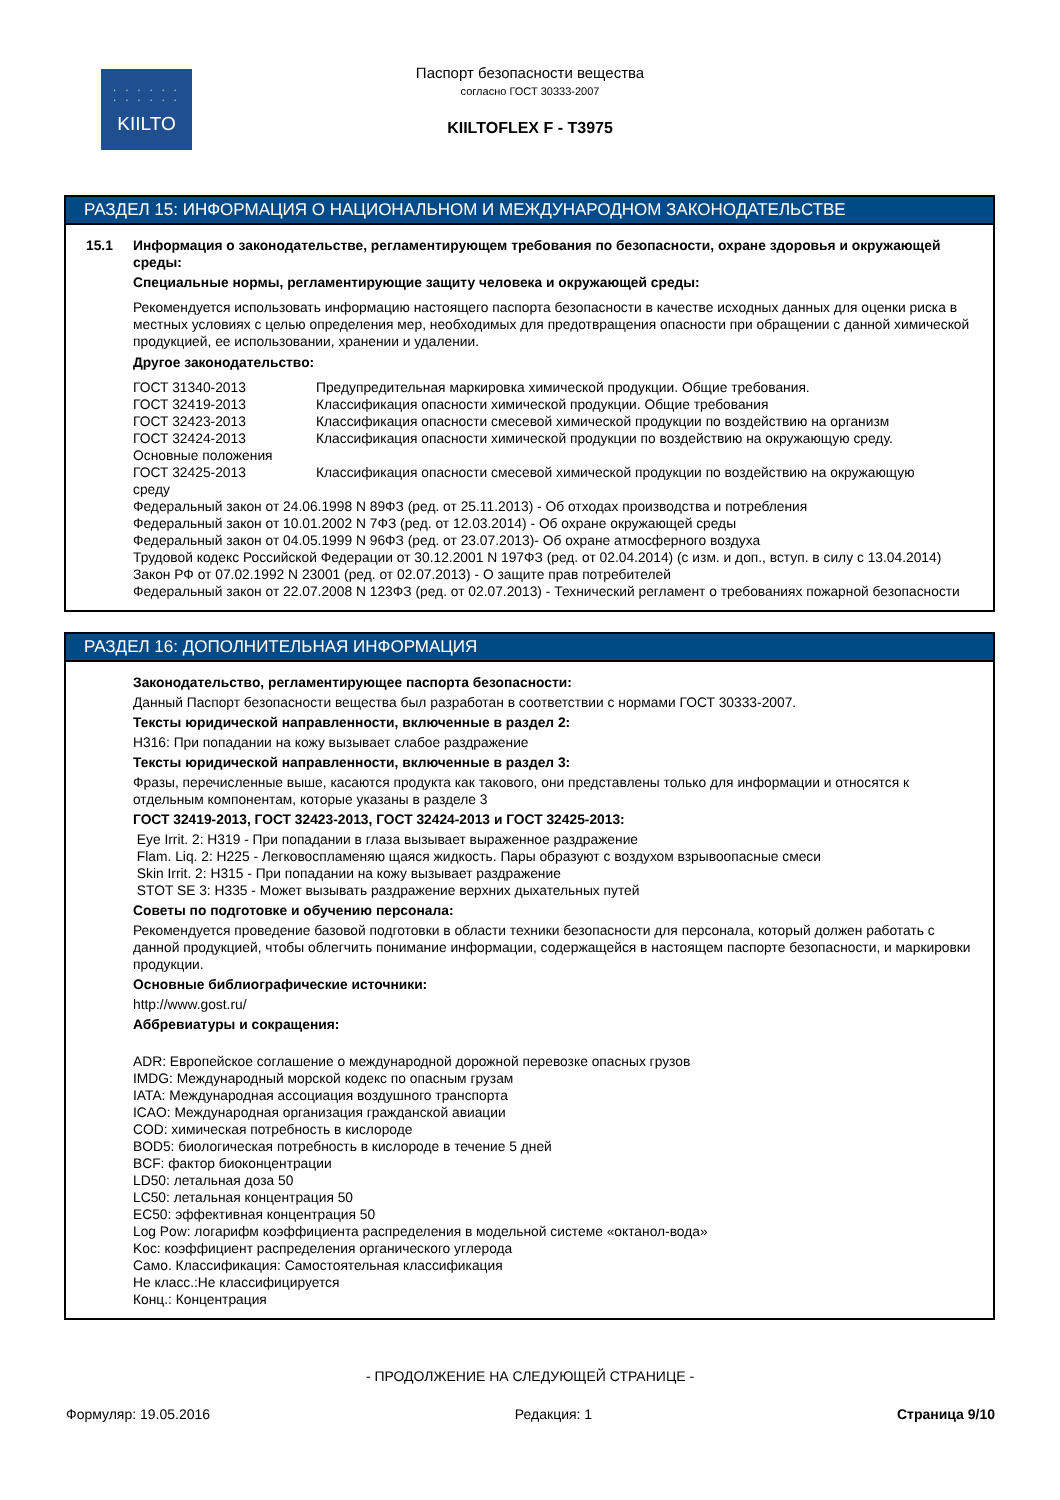· · · · · ·
· · · · · ·
KIILTO
Паспорт безопасности вещества
согласно ГОСТ 30333-2007
KIILTOFLEX F - T3975
РАЗДЕЛ 15: ИНФОРМАЦИЯ О НАЦИОНАЛЬНОМ И МЕЖДУНАРОДНОМ ЗАКОНОДАТЕЛЬСТВЕ
15.1 Информация о законодательстве, регламентирующем требования по безопасности, охране здоровья и окружающей среды:
Специальные нормы, регламентирующие защиту человека и окружающей среды:
Рекомендуется использовать информацию настоящего паспорта безопасности в качестве исходных данных для оценки риска в местных условиях с целью определения мер, необходимых для предотвращения опасности при обращении с данной химической продукцией, ее использовании, хранении и удалении.
Другое законодательство:
ГОСТ 31340-2013 Предупредительная маркировка химической продукции. Общие требования.
ГОСТ 32419-2013 Классификация опасности химической продукции. Общие требования
ГОСТ 32423-2013 Классификация опасности смесевой химической продукции по воздействию на организм
ГОСТ 32424-2013 Классификация опасности химической продукции по воздействию на окружающую среду.
Основные положения
ГОСТ 32425-2013 Классификация опасности смесевой химической продукции по воздействию на окружающую
среду
Федеральный закон от 24.06.1998 N 89ФЗ (ред. от 25.11.2013) - Об отходах производства и потребления
Федеральный закон от 10.01.2002 N 7ФЗ (ред. от 12.03.2014) - Об охране окружающей среды
Федеральный закон от 04.05.1999 N 96ФЗ (ред. от 23.07.2013)- Об охране атмосферного воздуха
Трудовой кодекс Российской Федерации от 30.12.2001 N 197ФЗ (ред. от 02.04.2014) (с изм. и доп., вступ. в силу с 13.04.2014)
Закон РФ от 07.02.1992 N 23001 (ред. от 02.07.2013) - О защите прав потребителей
Федеральный закон от 22.07.2008 N 123ФЗ (ред. от 02.07.2013) - Технический регламент о требованиях пожарной безопасности
РАЗДЕЛ 16: ДОПОЛНИТЕЛЬНАЯ ИНФОРМАЦИЯ
Законодательство, регламентирующее паспорта безопасности:
Данный Паспорт безопасности вещества был разработан в соответствии с нормами ГОСТ 30333-2007.
Тексты юридической направленности, включенные в раздел 2:
H316: При попадании на кожу вызывает слабое раздражение
Тексты юридической направленности, включенные в раздел 3:
Фразы, перечисленные выше, касаются продукта как такового, они представлены только для информации и относятся к отдельным компонентам, которые указаны в разделе 3
ГОСТ 32419-2013, ГОСТ 32423-2013, ГОСТ 32424-2013 и ГОСТ 32425-2013:
Eye Irrit. 2: H319 - При попадании в глаза вызывает выраженное раздражение
Flam. Liq. 2: H225 - Легковоспламеняю щаяся жидкость. Пары образуют с воздухом взрывоопасные смеси
Skin Irrit. 2: H315 - При попадании на кожу вызывает раздражение
STOT SE 3: H335 - Может вызывать раздражение верхних дыхательных путей
Советы по подготовке и обучению персонала:
Рекомендуется проведение базовой подготовки в области техники безопасности для персонала, который должен работать с данной продукцией, чтобы облегчить понимание информации, содержащейся в настоящем паспорте безопасности, и маркировки продукции.
Основные библиографические источники:
http://www.gost.ru/
Аббревиатуры и сокращения:
ADR: Европейское соглашение о международной дорожной перевозке опасных грузов
IMDG: Международный морской кодекс по опасным грузам
IATA: Международная ассоциация воздушного транспорта
ICAO: Международная организация гражданской авиации
COD: химическая потребность в кислороде
BOD5: биологическая потребность в кислороде в течение 5 дней
BCF: фактор биоконцентрации
LD50: летальная доза 50
LC50: летальная концентрация 50
EC50: эффективная концентрация 50
Log Pow: логарифм коэффициента распределения в модельной системе «октанол-вода»
Koc: коэффициент распределения органического углерода
Само. Классификация: Самостоятельная классификация
Не класс.:Не классифицируется
Конц.: Концентрация
- ПРОДОЛЖЕНИЕ НА СЛЕДУЮЩЕЙ СТРАНИЦЕ -
Формуляр: 19.05.2016 Редакция: 1 Страница 9/10